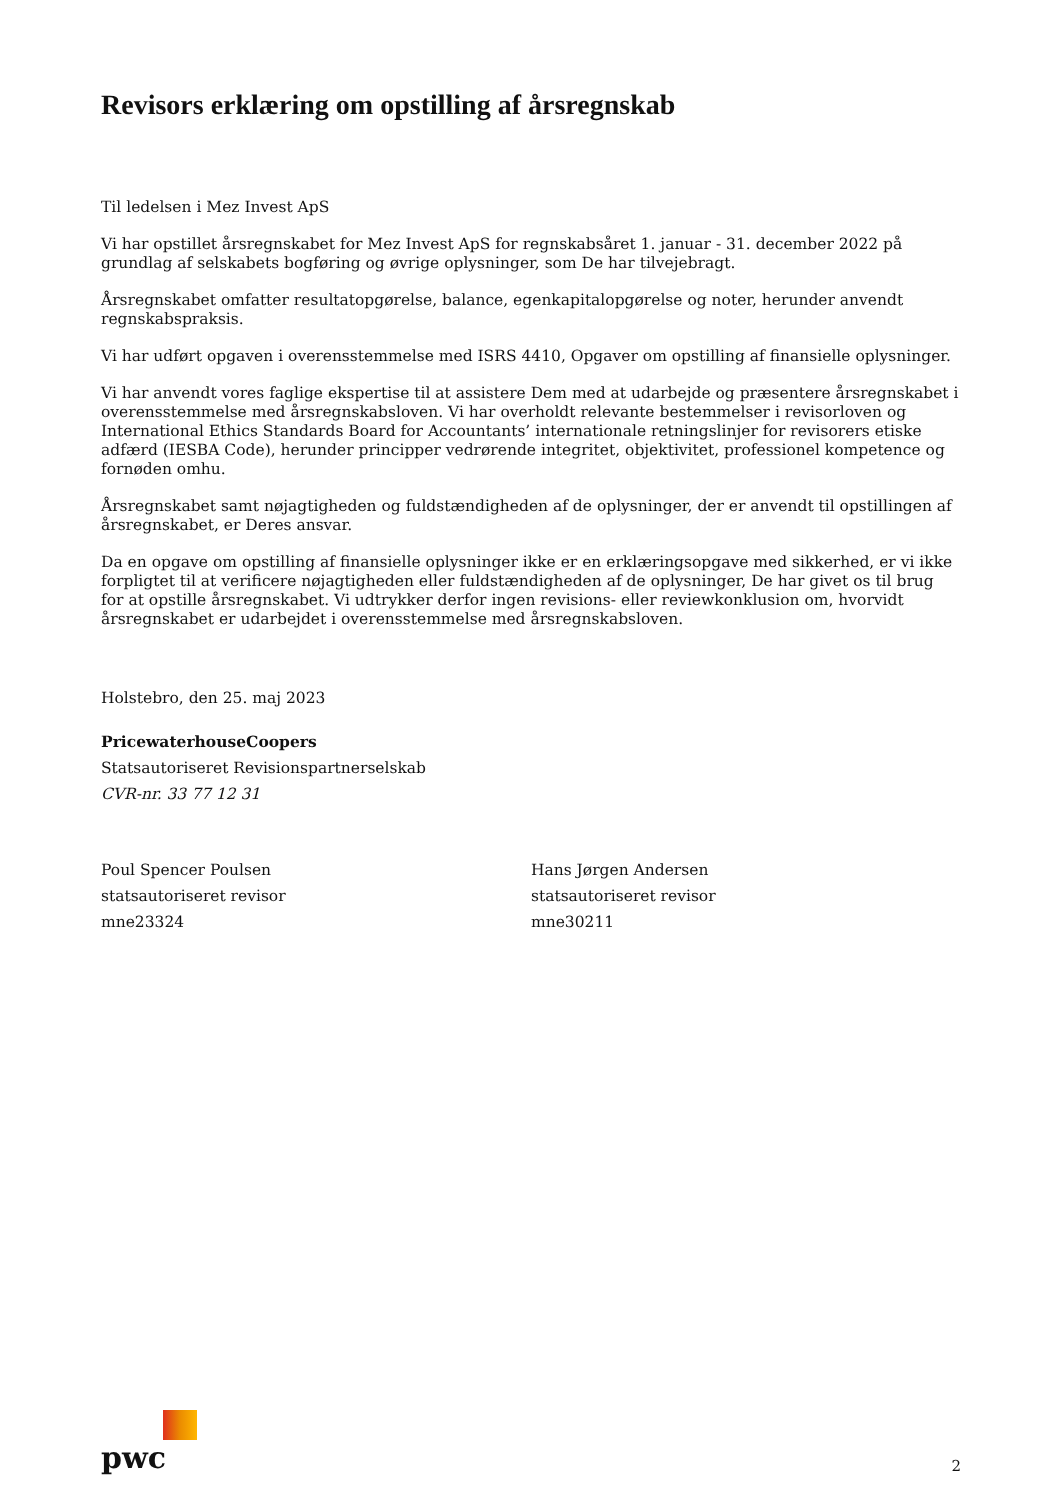Revisors erklæring om opstilling af årsregnskab
Til ledelsen i Mez Invest ApS
Vi har opstillet årsregnskabet for Mez Invest ApS for regnskabsåret 1. januar - 31. december 2022 på grundlag af selskabets bogføring og øvrige oplysninger, som De har tilvejebragt.
Årsregnskabet omfatter resultatopgørelse, balance, egenkapitalopgørelse og noter, herunder anvendt regnskabspraksis.
Vi har udført opgaven i overensstemmelse med ISRS 4410, Opgaver om opstilling af finansielle oplysninger.
Vi har anvendt vores faglige ekspertise til at assistere Dem med at udarbejde og præsentere årsregnskabet i overensstemmelse med årsregnskabsloven. Vi har overholdt relevante bestemmelser i revisorloven og International Ethics Standards Board for Accountants’ internationale retningslinjer for revisorers etiske adfærd (IESBA Code), herunder principper vedrørende integritet, objektivitet, professionel kompetence og fornøden omhu.
Årsregnskabet samt nøjagtigheden og fuldstændigheden af de oplysninger, der er anvendt til opstillingen af årsregnskabet, er Deres ansvar.
Da en opgave om opstilling af finansielle oplysninger ikke er en erklæringsopgave med sikkerhed, er vi ikke forpligtet til at verificere nøjagtigheden eller fuldstændigheden af de oplysninger, De har givet os til brug for at opstille årsregnskabet. Vi udtrykker derfor ingen revisions- eller reviewkonklusion om, hvorvidt årsregnskabet er udarbejdet i overensstemmelse med årsregnskabsloven.
Holstebro, den 25. maj 2023
PricewaterhouseCoopers
Statsautoriseret Revisionspartnerselskab
CVR-nr. 33 77 12 31
Poul Spencer Poulsen
statsautoriseret revisor
mne23324
Hans Jørgen Andersen
statsautoriseret revisor
mne30211
pwc
2